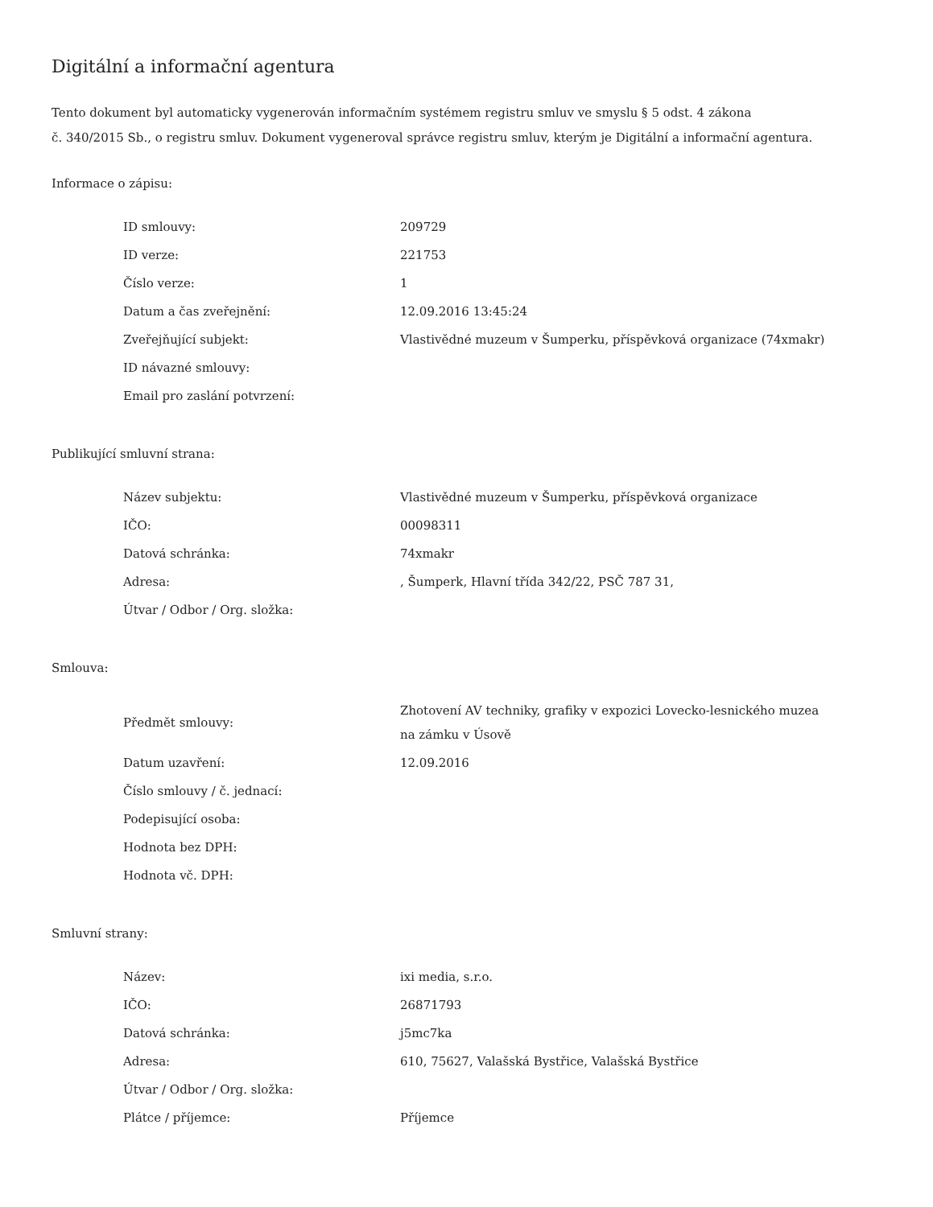Digitální a informační agentura
Tento dokument byl automaticky vygenerován informačním systémem registru smluv ve smyslu § 5 odst. 4 zákona
č. 340/2015 Sb., o registru smluv. Dokument vygeneroval správce registru smluv, kterým je Digitální a informační agentura.
Informace o zápisu:
| ID smlouvy: | 209729 |
| ID verze: | 221753 |
| Číslo verze: | 1 |
| Datum a čas zveřejnění: | 12.09.2016 13:45:24 |
| Zveřejňující subjekt: | Vlastivědné muzeum v Šumperku, příspěvková organizace (74xmakr) |
| ID návazné smlouvy: | |
| Email pro zaslání potvrzení: | |
Publikující smluvní strana:
| Název subjektu: | Vlastivědné muzeum v Šumperku, příspěvková organizace |
| IČO: | 00098311 |
| Datová schránka: | 74xmakr |
| Adresa: | , Šumperk, Hlavní třída 342/22, PSČ 787 31, |
| Útvar / Odbor / Org. složka: | |
Smlouva:
| Předmět smlouvy: | Zhotovení AV techniky, grafiky v expozici Lovecko-lesnického muzea na zámku v Úsově |
| Datum uzavření: | 12.09.2016 |
| Číslo smlouvy / č. jednací: | |
| Podepisující osoba: | |
| Hodnota bez DPH: | |
| Hodnota vč. DPH: | |
Smluvní strany:
| Název: | ixi media, s.r.o. |
| IČO: | 26871793 |
| Datová schránka: | j5mc7ka |
| Adresa: | 610, 75627, Valašská Bystřice, Valašská Bystřice |
| Útvar / Odbor / Org. složka: | |
| Plátce / příjemce: | Příjemce |